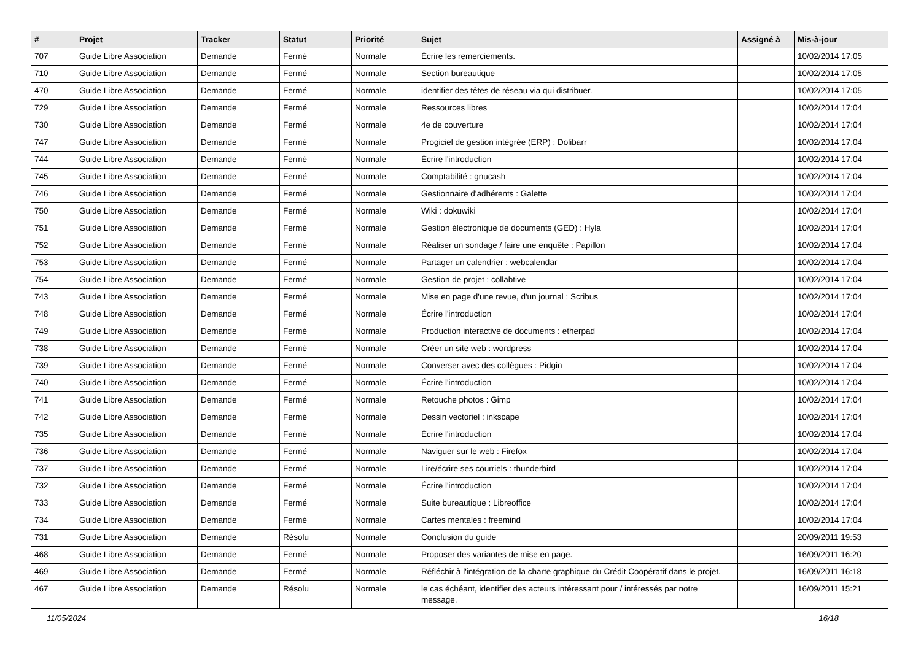| # | Projet | Tracker | Statut | Priorité | Sujet | Assigné à | Mis-à-jour |
| --- | --- | --- | --- | --- | --- | --- | --- |
| 707 | Guide Libre Association | Demande | Fermé | Normale | Écrire les remerciements. | | 10/02/2014 17:05 |
| 710 | Guide Libre Association | Demande | Fermé | Normale | Section bureautique | | 10/02/2014 17:05 |
| 470 | Guide Libre Association | Demande | Fermé | Normale | identifier des têtes de réseau via qui distribuer. | | 10/02/2014 17:05 |
| 729 | Guide Libre Association | Demande | Fermé | Normale | Ressources libres | | 10/02/2014 17:04 |
| 730 | Guide Libre Association | Demande | Fermé | Normale | 4e de couverture | | 10/02/2014 17:04 |
| 747 | Guide Libre Association | Demande | Fermé | Normale | Progiciel de gestion intégrée (ERP) : Dolibarr | | 10/02/2014 17:04 |
| 744 | Guide Libre Association | Demande | Fermé | Normale | Écrire l'introduction | | 10/02/2014 17:04 |
| 745 | Guide Libre Association | Demande | Fermé | Normale | Comptabilité : gnucash | | 10/02/2014 17:04 |
| 746 | Guide Libre Association | Demande | Fermé | Normale | Gestionnaire d'adhérents : Galette | | 10/02/2014 17:04 |
| 750 | Guide Libre Association | Demande | Fermé | Normale | Wiki : dokuwiki | | 10/02/2014 17:04 |
| 751 | Guide Libre Association | Demande | Fermé | Normale | Gestion électronique de documents (GED) : Hyla | | 10/02/2014 17:04 |
| 752 | Guide Libre Association | Demande | Fermé | Normale | Réaliser un sondage / faire une enquête : Papillon | | 10/02/2014 17:04 |
| 753 | Guide Libre Association | Demande | Fermé | Normale | Partager un calendrier : webcalendar | | 10/02/2014 17:04 |
| 754 | Guide Libre Association | Demande | Fermé | Normale | Gestion de projet : collabtive | | 10/02/2014 17:04 |
| 743 | Guide Libre Association | Demande | Fermé | Normale | Mise en page d'une revue, d'un journal : Scribus | | 10/02/2014 17:04 |
| 748 | Guide Libre Association | Demande | Fermé | Normale | Écrire l'introduction | | 10/02/2014 17:04 |
| 749 | Guide Libre Association | Demande | Fermé | Normale | Production interactive de documents : etherpad | | 10/02/2014 17:04 |
| 738 | Guide Libre Association | Demande | Fermé | Normale | Créer un site web : wordpress | | 10/02/2014 17:04 |
| 739 | Guide Libre Association | Demande | Fermé | Normale | Converser avec des collègues : Pidgin | | 10/02/2014 17:04 |
| 740 | Guide Libre Association | Demande | Fermé | Normale | Écrire l'introduction | | 10/02/2014 17:04 |
| 741 | Guide Libre Association | Demande | Fermé | Normale | Retouche photos : Gimp | | 10/02/2014 17:04 |
| 742 | Guide Libre Association | Demande | Fermé | Normale | Dessin vectoriel : inkscape | | 10/02/2014 17:04 |
| 735 | Guide Libre Association | Demande | Fermé | Normale | Écrire l'introduction | | 10/02/2014 17:04 |
| 736 | Guide Libre Association | Demande | Fermé | Normale | Naviguer sur le web : Firefox | | 10/02/2014 17:04 |
| 737 | Guide Libre Association | Demande | Fermé | Normale | Lire/écrire ses courriels : thunderbird | | 10/02/2014 17:04 |
| 732 | Guide Libre Association | Demande | Fermé | Normale | Écrire l'introduction | | 10/02/2014 17:04 |
| 733 | Guide Libre Association | Demande | Fermé | Normale | Suite bureautique : Libreoffice | | 10/02/2014 17:04 |
| 734 | Guide Libre Association | Demande | Fermé | Normale | Cartes mentales : freemind | | 10/02/2014 17:04 |
| 731 | Guide Libre Association | Demande | Résolu | Normale | Conclusion du guide | | 20/09/2011 19:53 |
| 468 | Guide Libre Association | Demande | Fermé | Normale | Proposer des variantes de mise en page. | | 16/09/2011 16:20 |
| 469 | Guide Libre Association | Demande | Fermé | Normale | Réfléchir à l'intégration de la charte graphique du Crédit Coopératif dans le projet. | | 16/09/2011 16:18 |
| 467 | Guide Libre Association | Demande | Résolu | Normale | le cas échéant, identifier des acteurs intéressant pour / intéressés par notre message. | | 16/09/2011 15:21 |
11/05/2024 16/18